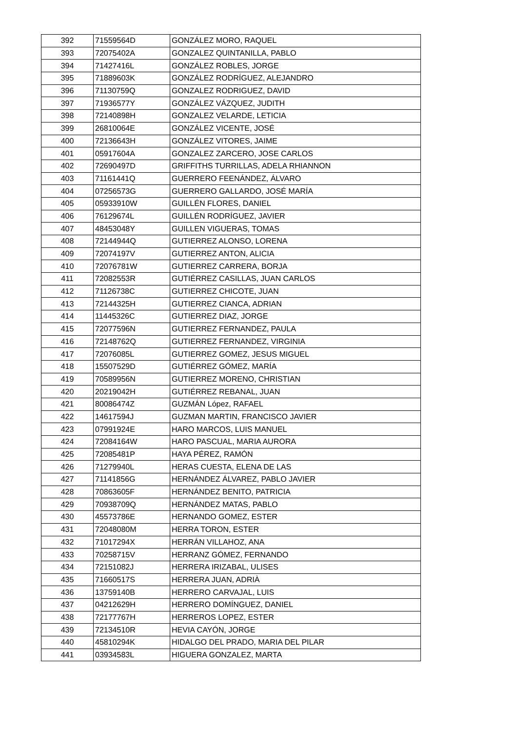| 392 | 71559564D | GONZÁLEZ MORO, RAQUEL |
| 393 | 72075402A | GONZALEZ QUINTANILLA, PABLO |
| 394 | 71427416L | GONZÁLEZ ROBLES, JORGE |
| 395 | 71889603K | GONZÁLEZ RODRÍGUEZ, ALEJANDRO |
| 396 | 71130759Q | GONZALEZ RODRIGUEZ, DAVID |
| 397 | 71936577Y | GONZÁLEZ VÁZQUEZ, JUDITH |
| 398 | 72140898H | GONZALEZ VELARDE, LETICIA |
| 399 | 26810064E | GONZÁLEZ VICENTE, JOSÉ |
| 400 | 72136643H | GONZÁLEZ VITORES, JAIME |
| 401 | 05917604A | GONZALEZ ZARCERO, JOSE CARLOS |
| 402 | 72690497D | GRIFFITHS TURRILLAS, ADELA RHIANNON |
| 403 | 71161441Q | GUERRERO FEENÁNDEZ, ÁLVARO |
| 404 | 07256573G | GUERRERO GALLARDO, JOSÉ MARÍA |
| 405 | 05933910W | GUILLÉN FLORES, DANIEL |
| 406 | 76129674L | GUILLÉN RODRÍGUEZ, JAVIER |
| 407 | 48453048Y | GUILLEN VIGUERAS, TOMAS |
| 408 | 72144944Q | GUTIERREZ ALONSO, LORENA |
| 409 | 72074197V | GUTIERREZ ANTON, ALICIA |
| 410 | 72076781W | GUTIERREZ CARRERA, BORJA |
| 411 | 72082553R | GUTIÉRREZ CASILLAS, JUAN CARLOS |
| 412 | 71126738C | GUTIERREZ CHICOTE, JUAN |
| 413 | 72144325H | GUTIERREZ CIANCA, ADRIAN |
| 414 | 11445326C | GUTIERREZ DIAZ, JORGE |
| 415 | 72077596N | GUTIERREZ FERNANDEZ, PAULA |
| 416 | 72148762Q | GUTIERREZ FERNANDEZ, VIRGINIA |
| 417 | 72076085L | GUTIERREZ GOMEZ, JESUS MIGUEL |
| 418 | 15507529D | GUTIÉRREZ GÓMEZ, MARÍA |
| 419 | 70589956N | GUTIERREZ MORENO, CHRISTIAN |
| 420 | 20219042H | GUTIÉRREZ REBANAL, JUAN |
| 421 | 80086474Z | GUZMÁN López, RAFAEL |
| 422 | 14617594J | GUZMAN MARTIN, FRANCISCO JAVIER |
| 423 | 07991924E | HARO MARCOS, LUIS MANUEL |
| 424 | 72084164W | HARO PASCUAL, MARIA AURORA |
| 425 | 72085481P | HAYA PÉREZ, RAMÓN |
| 426 | 71279940L | HERAS CUESTA, ELENA DE LAS |
| 427 | 71141856G | HERNÁNDEZ ÁLVAREZ, PABLO JAVIER |
| 428 | 70863605F | HERNÁNDEZ BENITO, PATRICIA |
| 429 | 70938709Q | HERNÁNDEZ MATAS, PABLO |
| 430 | 45573786E | HERNANDO GOMEZ, ESTER |
| 431 | 72048080M | HERRA TORON, ESTER |
| 432 | 71017294X | HERRÁN VILLAHOZ, ANA |
| 433 | 70258715V | HERRANZ GÓMEZ, FERNANDO |
| 434 | 72151082J | HERRERA IRIZABAL, ULISES |
| 435 | 71660517S | HERRERA JUAN, ADRIÀ |
| 436 | 13759140B | HERRERO CARVAJAL, LUIS |
| 437 | 04212629H | HERRERO DOMÍNGUEZ, DANIEL |
| 438 | 72177767H | HERREROS LOPEZ, ESTER |
| 439 | 72134510R | HEVIA CAYÓN, JORGE |
| 440 | 45810294K | HIDALGO DEL PRADO, MARIA DEL PILAR |
| 441 | 03934583L | HIGUERA GONZALEZ, MARTA |